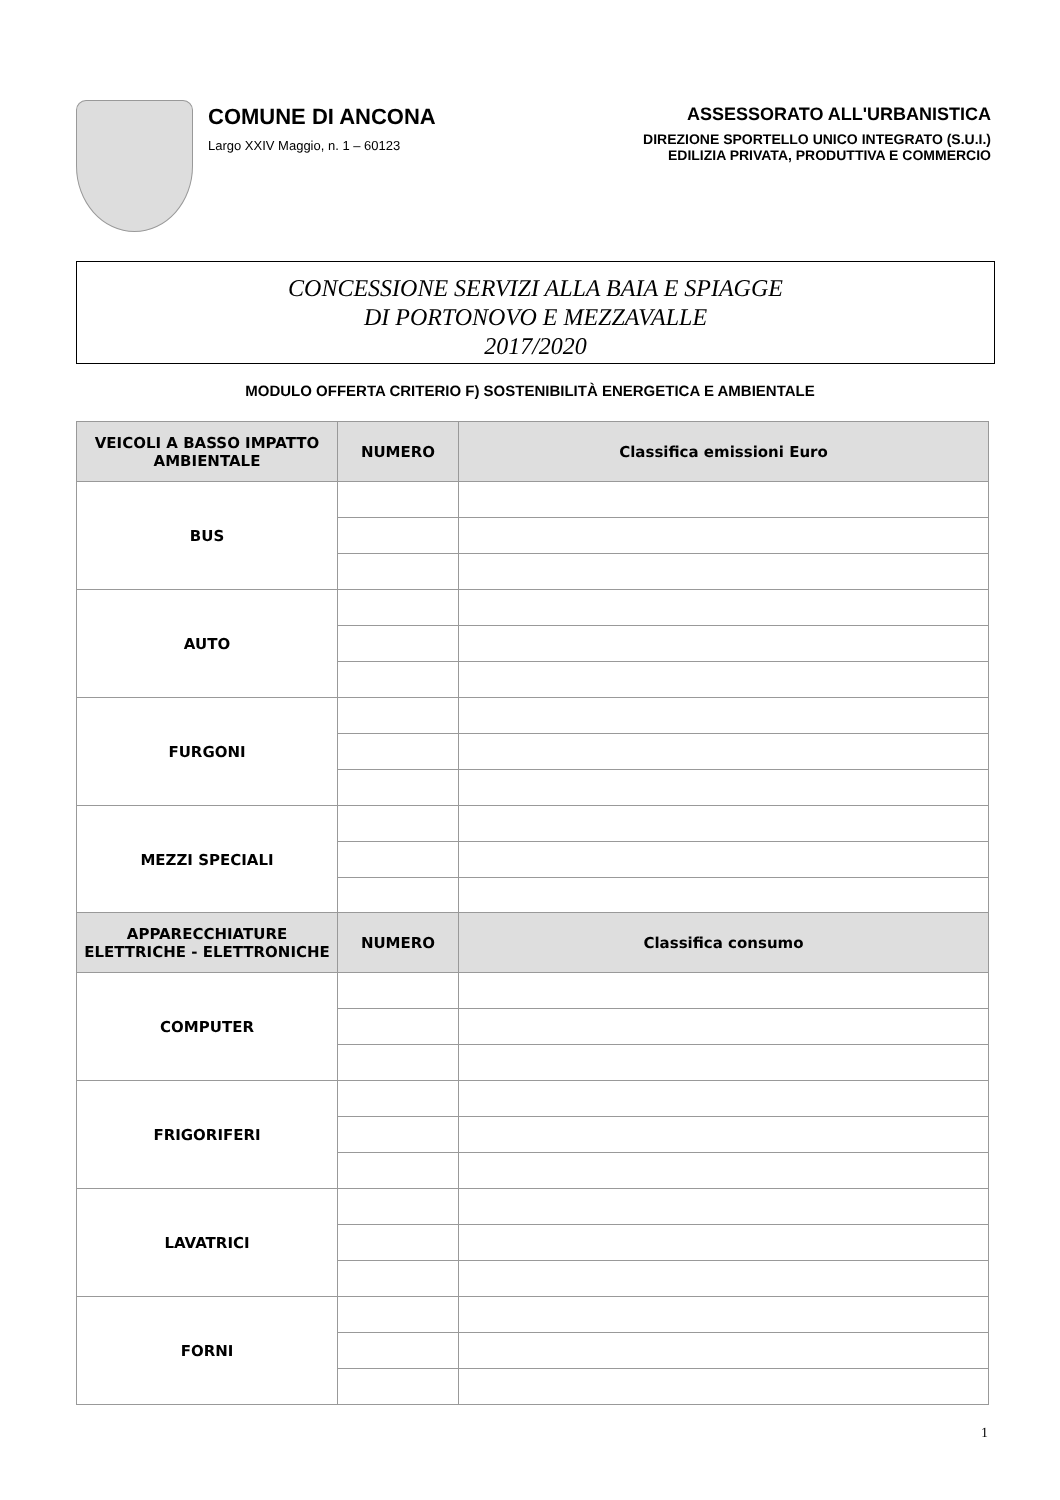COMUNE DI ANCONA
Largo XXIV Maggio, n. 1 – 60123
ASSESSORATO ALL'URBANISTICA
DIREZIONE SPORTELLO UNICO INTEGRATO (S.U.I.)
EDILIZIA PRIVATA, PRODUTTIVA E COMMERCIO
CONCESSIONE SERVIZI ALLA BAIA E SPIAGGE
DI PORTONOVO E MEZZAVALLE
2017/2020
MODULO OFFERTA CRITERIO F) SOSTENIBILITÀ ENERGETICA E AMBIENTALE
| VEICOLI A BASSO IMPATTO AMBIENTALE | NUMERO | Classifica emissioni Euro |
| --- | --- | --- |
| BUS | | |
| AUTO | | |
| FURGONI | | |
| MEZZI SPECIALI | | |
| APPARECCHIATURE ELETTRICHE - ELETTRONICHE | NUMERO | Classifica consumo |
| --- | --- | --- |
| COMPUTER | | |
| FRIGORIFERI | | |
| LAVATRICI | | |
| FORNI | | |
1